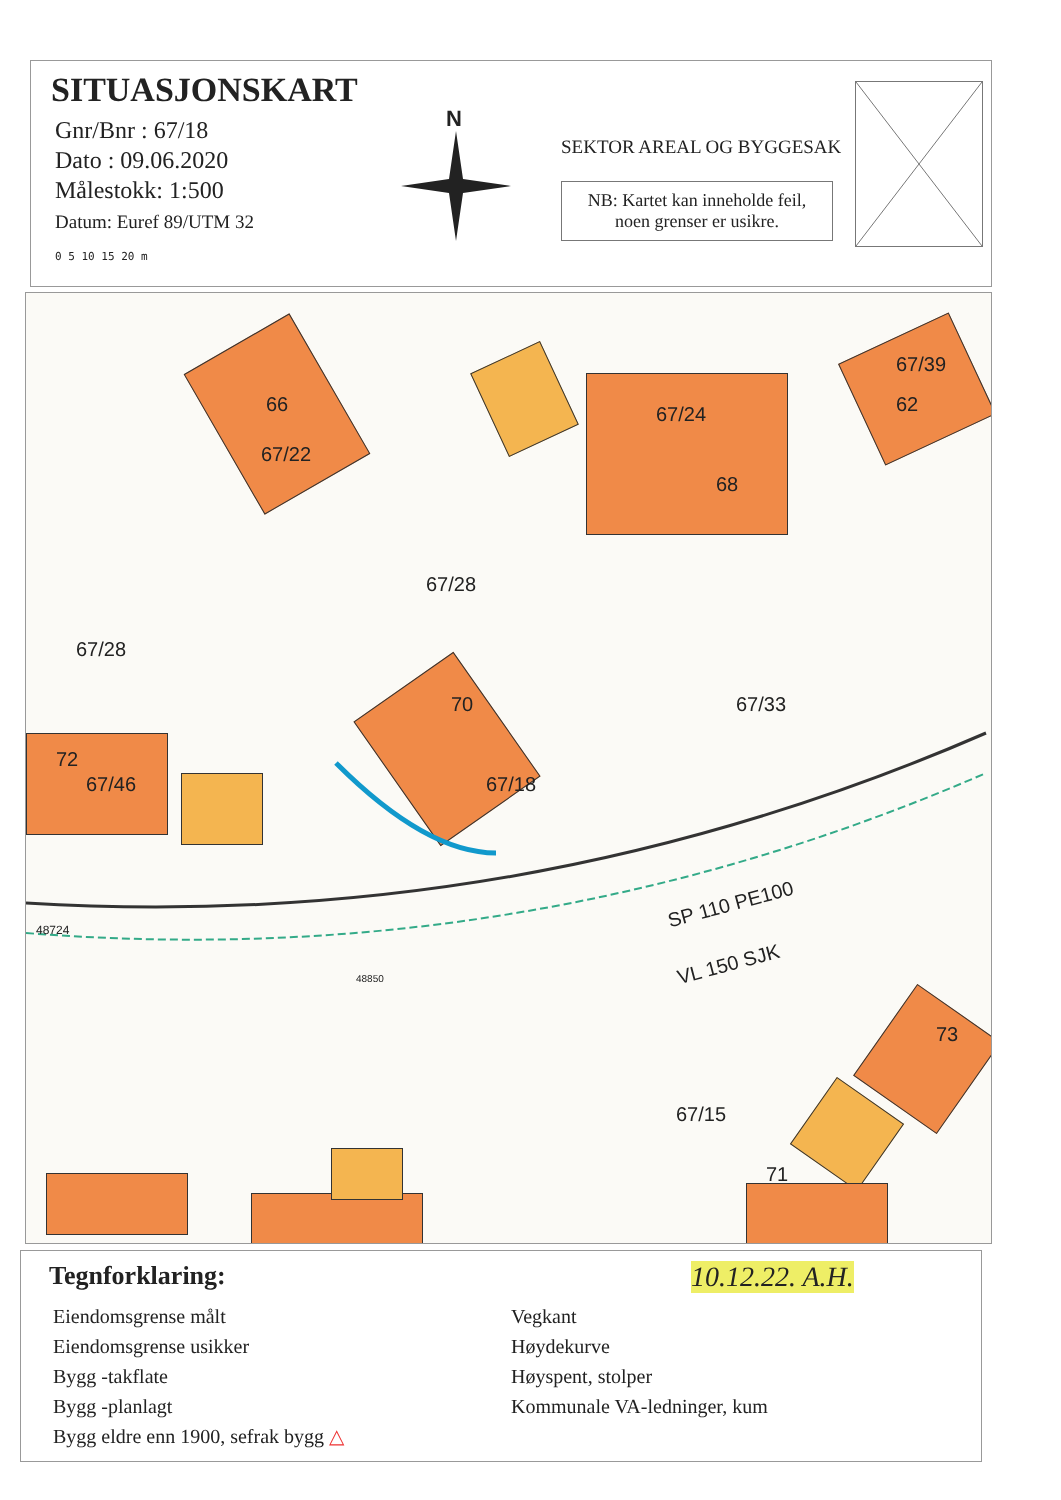SITUASJONSKART
Gnr/Bnr : 67/18
Dato : 09.06.2020
Målestokk: 1:500
Datum: Euref 89/UTM 32
0 5 10 15 20 m
N
SEKTOR AREAL OG BYGGESAK
NB: Kartet kan inneholde feil,
noen grenser er usikre.
66
67/22
67/24
68
67/39
62
67/28
67/28
67/33
70
67/18
72
67/46
48724
SP 110 PE100
VL 150 SJK
48850
73
67/15
71
Tegnforklaring:
10.12.22. A.H.
Eiendomsgrense målt
Eiendomsgrense usikker
Bygg -takflate
Bygg -planlagt
Bygg eldre enn 1900, sefrak bygg △
Vegkant
Høydekurve
Høyspent, stolper
Kommunale VA-ledninger, kum